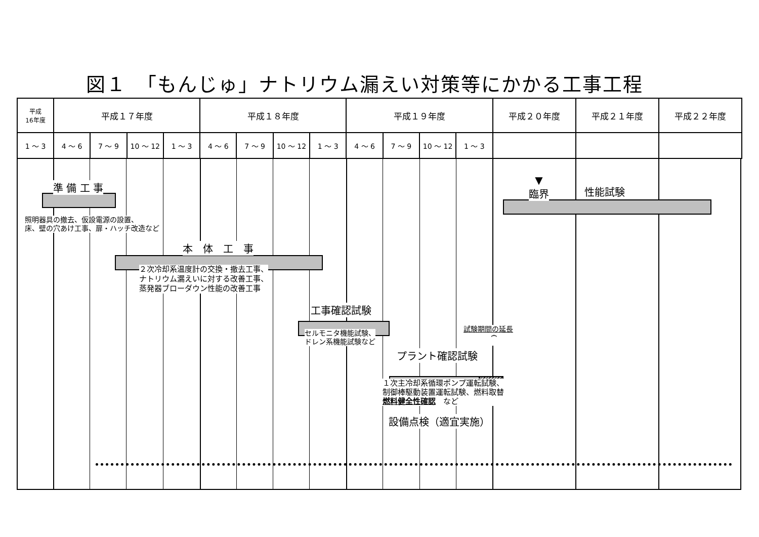図１　「もんじゅ」ナトリウム漏えい対策等にかかる工事工程
| 平成 16年度 | 平成１７年度 | | | | 平成１８年度 | | | | 平成１９年度 | | | | 平成２０年度 | 平成２１年度 | 平成２２年度 |
| --- | --- | --- | --- | --- | --- | --- | --- | --- | --- | --- | --- | --- | --- | --- | --- |
| 1 ～ 3 | 4 ～ 6 | 7 ～ 9 | 10 ～ 12 | 1 ～ 3 | 4 ～ 6 | 7 ～ 9 | 10 ～ 12 | 1 ～ 3 | 4 ～ 6 | 7 ～ 9 | 10 ～ 12 | 1 ～ 3 | | | |
準 備 工 事
▼
臨界
性能試験
照明器具の撤去、仮設電源の設置、
床、壁の穴あけ工事、扉・ハッチ改造など
本　体　工　事
２次冷却系温度計の交換・撤去工事、
ナトリウム漏えいに対する改善工事、
蒸発器ブローダウン性能の改善工事
工事確認試験
セルモニタ機能試験、
ドレン系機能試験など
試験期間の延長
⏞
プラント確認試験
１次主冷却系循環ポンプ運転試験、
制御棒駆動装置運転試験、燃料取替
燃料健全性確認　など
設備点検（適宜実施）